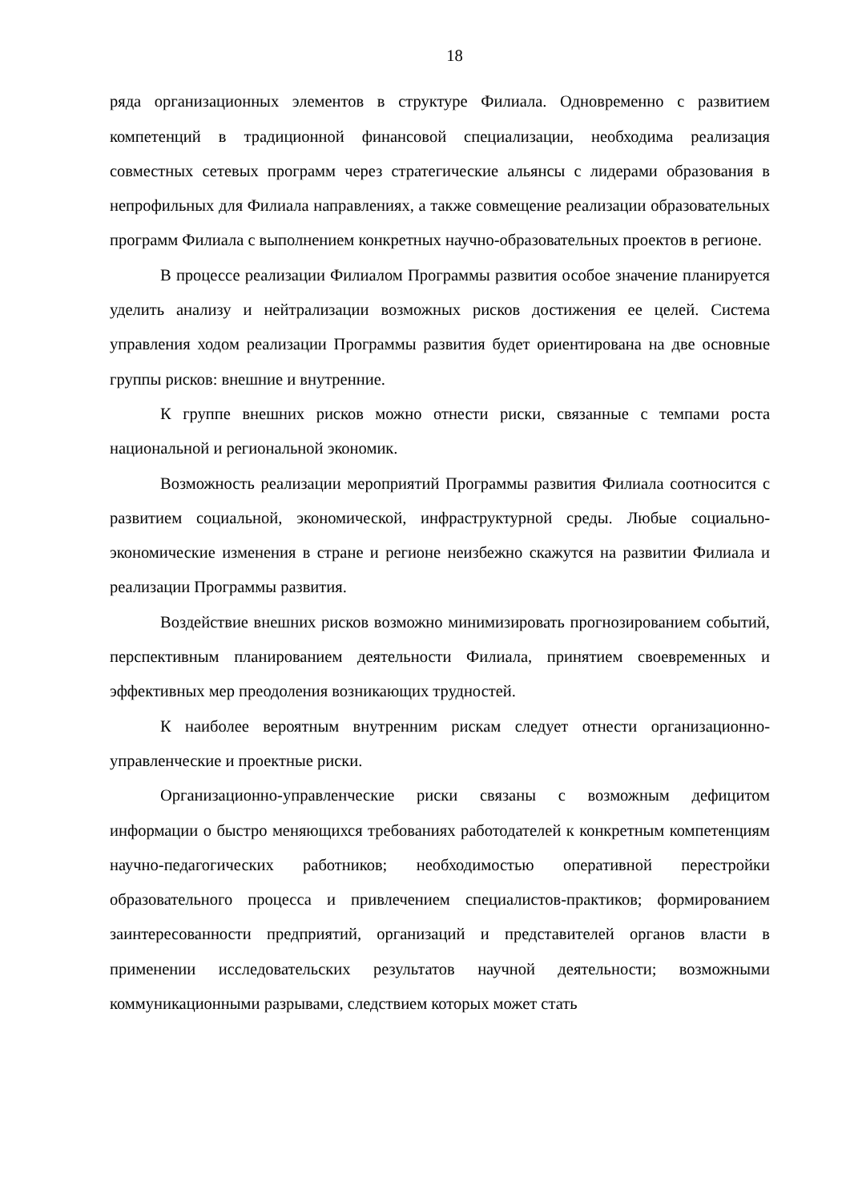18
ряда организационных элементов в структуре Филиала. Одновременно с развитием компетенций в традиционной финансовой специализации, необходима реализация совместных сетевых программ через стратегические альянсы с лидерами образования в непрофильных для Филиала направлениях, а также совмещение реализации образовательных программ Филиала с выполнением конкретных научно-образовательных проектов в регионе.
В процессе реализации Филиалом Программы развития особое значение планируется уделить анализу и нейтрализации возможных рисков достижения ее целей. Система управления ходом реализации Программы развития будет ориентирована на две основные группы рисков: внешние и внутренние.
К группе внешних рисков можно отнести риски, связанные с темпами роста национальной и региональной экономик.
Возможность реализации мероприятий Программы развития Филиала соотносится с развитием социальной, экономической, инфраструктурной среды. Любые социально-экономические изменения в стране и регионе неизбежно скажутся на развитии Филиала и реализации Программы развития.
Воздействие внешних рисков возможно минимизировать прогнозированием событий, перспективным планированием деятельности Филиала, принятием своевременных и эффективных мер преодоления возникающих трудностей.
К наиболее вероятным внутренним рискам следует отнести организационно-управленческие и проектные риски.
Организационно-управленческие риски связаны с возможным дефицитом информации о быстро меняющихся требованиях работодателей к конкретным компетенциям научно-педагогических работников; необходимостью оперативной перестройки образовательного процесса и привлечением специалистов-практиков; формированием заинтересованности предприятий, организаций и представителей органов власти в применении исследовательских результатов научной деятельности; возможными коммуникационными разрывами, следствием которых может стать